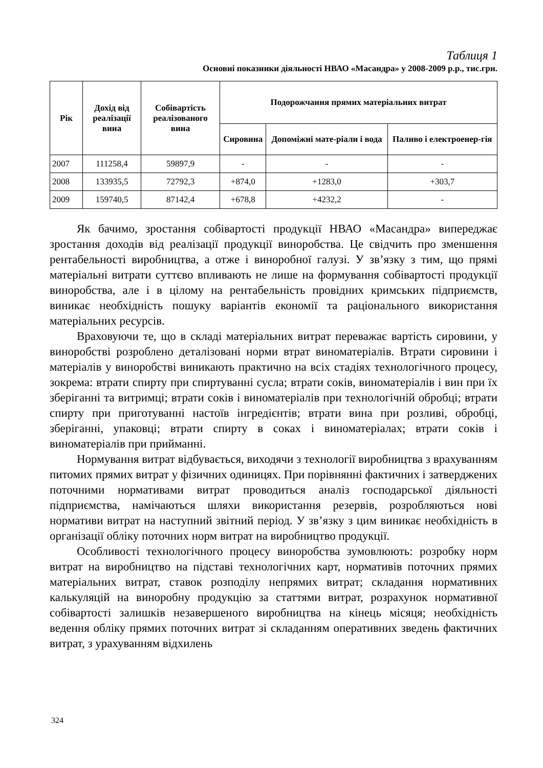Таблиця 1
Основні показники діяльності НВАО «Масандра» у 2008-2009 р.р., тис.грн.
| Рік | Дохід від реалізації вина | Собівартість реалізованого вина | Подорожчання прямих матеріальних витрат | | |
| --- | --- | --- | --- | --- | --- |
| | | | Сировина | Допоміжні мате-ріали і вода | Паливо і електроенер-гія |
| 2007 | 111258,4 | 59897,9 | - | - | - |
| 2008 | 133935,5 | 72792,3 | +874,0 | +1283,0 | +303,7 |
| 2009 | 159740,5 | 87142,4 | +678,8 | +4232,2 | - |
Як бачимо, зростання собівартості продукції НВАО «Масандра» випереджає зростання доходів від реалізації продукції виноробства. Це свідчить про зменшення рентабельності виробництва, а отже і виноробної галузі. У зв’язку з тим, що прямі матеріальні витрати суттєво впливають не лише на формування собівартості продукції виноробства, але і в цілому на рентабельність провідних кримських підприємств, виникає необхідність пошуку варіантів економії та раціонального використання матеріальних ресурсів.
Враховуючи те, що в складі матеріальних витрат переважає вартість сировини, у виноробстві розроблено деталізовані норми втрат виноматеріалів. Втрати сировини і матеріалів у виноробстві виникають практично на всіх стадіях технологічного процесу, зокрема: втрати спирту при спиртуванні сусла; втрати соків, виноматеріалів і вин при їх зберіганні та витримці; втрати соків і виноматеріалів при технологічній обробці; втрати спирту при приготуванні настоїв інгредієнтів; втрати вина при розливі, обробці, зберіганні, упаковці; втрати спирту в соках і виноматеріалах; втрати соків і виноматеріалів при прийманні.
Нормування витрат відбувається, виходячи з технології виробництва з врахуванням питомих прямих витрат у фізичних одиницях. При порівнянні фактичних і затверджених поточними нормативами витрат проводиться аналіз господарської діяльності підприємства, намічаються шляхи використання резервів, розробляються нові нормативи витрат на наступний звітний період. У зв’язку з цим виникає необхідність в організації обліку поточних норм витрат на виробництво продукції.
Особливості технологічного процесу виноробства зумовлюють: розробку норм витрат на виробництво на підставі технологічних карт, нормативів поточних прямих матеріальних витрат, ставок розподілу непрямих витрат; складання нормативних калькуляцій на виноробну продукцію за статтями витрат, розрахунок нормативної собівартості залишків незавершеного виробництва на кінець місяця; необхідність ведення обліку прямих поточних витрат зі складанням оперативних зведень фактичних витрат, з урахуванням відхилень
324